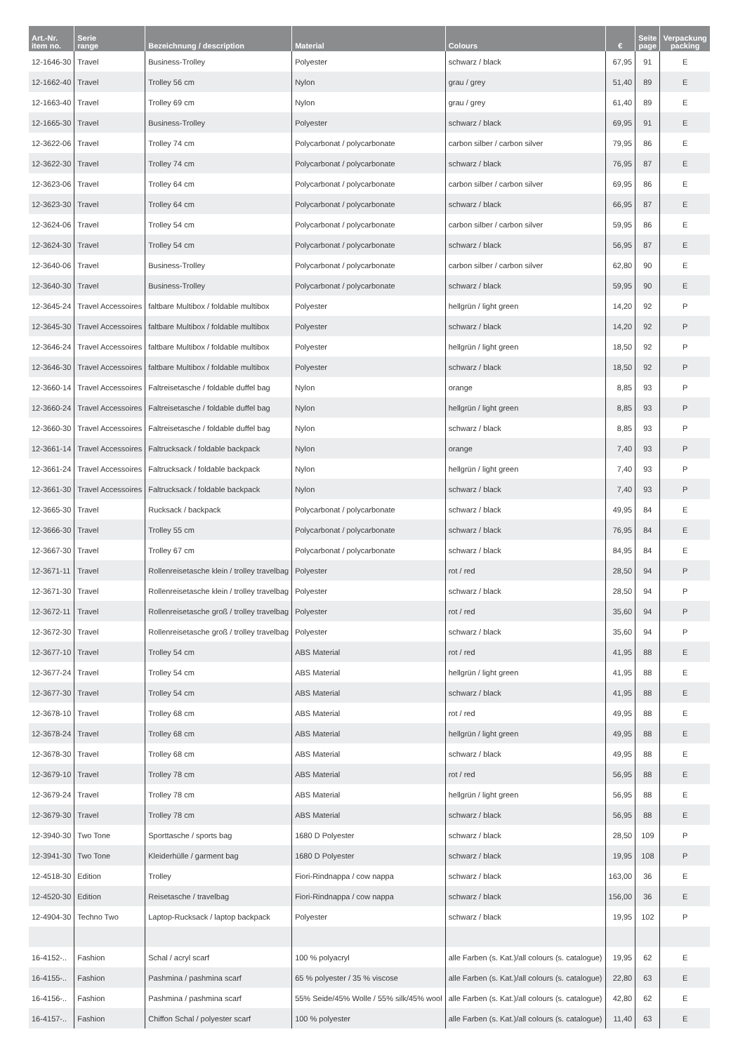| Art.-Nr. item no. | Serie range | Bezeichnung / description | Material | Colours | € | Seite page | Verpackung packing |
| --- | --- | --- | --- | --- | --- | --- | --- |
| 12-1646-30 | Travel | Business-Trolley | Polyester | schwarz / black | 67,95 | 91 | E |
| 12-1662-40 | Travel | Trolley 56 cm | Nylon | grau / grey | 51,40 | 89 | E |
| 12-1663-40 | Travel | Trolley 69 cm | Nylon | grau / grey | 61,40 | 89 | E |
| 12-1665-30 | Travel | Business-Trolley | Polyester | schwarz / black | 69,95 | 91 | E |
| 12-3622-06 | Travel | Trolley 74 cm | Polycarbonat / polycarbonate | carbon silber / carbon silver | 79,95 | 86 | E |
| 12-3622-30 | Travel | Trolley 74 cm | Polycarbonat / polycarbonate | schwarz / black | 76,95 | 87 | E |
| 12-3623-06 | Travel | Trolley 64 cm | Polycarbonat / polycarbonate | carbon silber / carbon silver | 69,95 | 86 | E |
| 12-3623-30 | Travel | Trolley 64 cm | Polycarbonat / polycarbonate | schwarz / black | 66,95 | 87 | E |
| 12-3624-06 | Travel | Trolley 54 cm | Polycarbonat / polycarbonate | carbon silber / carbon silver | 59,95 | 86 | E |
| 12-3624-30 | Travel | Trolley 54 cm | Polycarbonat / polycarbonate | schwarz / black | 56,95 | 87 | E |
| 12-3640-06 | Travel | Business-Trolley | Polycarbonat / polycarbonate | carbon silber / carbon silver | 62,80 | 90 | E |
| 12-3640-30 | Travel | Business-Trolley | Polycarbonat / polycarbonate | schwarz / black | 59,95 | 90 | E |
| 12-3645-24 | Travel Accessoires | faltbare Multibox / foldable multibox | Polyester | hellgrün / light green | 14,20 | 92 | P |
| 12-3645-30 | Travel Accessoires | faltbare Multibox / foldable multibox | Polyester | schwarz / black | 14,20 | 92 | P |
| 12-3646-24 | Travel Accessoires | faltbare Multibox / foldable multibox | Polyester | hellgrün / light green | 18,50 | 92 | P |
| 12-3646-30 | Travel Accessoires | faltbare Multibox / foldable multibox | Polyester | schwarz / black | 18,50 | 92 | P |
| 12-3660-14 | Travel Accessoires | Faltreisetasche / foldable duffel bag | Nylon | orange | 8,85 | 93 | P |
| 12-3660-24 | Travel Accessoires | Faltreisetasche / foldable duffel bag | Nylon | hellgrün / light green | 8,85 | 93 | P |
| 12-3660-30 | Travel Accessoires | Faltreisetasche / foldable duffel bag | Nylon | schwarz / black | 8,85 | 93 | P |
| 12-3661-14 | Travel Accessoires | Faltrucksack / foldable backpack | Nylon | orange | 7,40 | 93 | P |
| 12-3661-24 | Travel Accessoires | Faltrucksack / foldable backpack | Nylon | hellgrün / light green | 7,40 | 93 | P |
| 12-3661-30 | Travel Accessoires | Faltrucksack / foldable backpack | Nylon | schwarz / black | 7,40 | 93 | P |
| 12-3665-30 | Travel | Rucksack / backpack | Polycarbonat / polycarbonate | schwarz / black | 49,95 | 84 | E |
| 12-3666-30 | Travel | Trolley 55 cm | Polycarbonat / polycarbonate | schwarz / black | 76,95 | 84 | E |
| 12-3667-30 | Travel | Trolley 67 cm | Polycarbonat / polycarbonate | schwarz / black | 84,95 | 84 | E |
| 12-3671-11 | Travel | Rollenreisetasche klein / trolley travelbag | Polyester | rot / red | 28,50 | 94 | P |
| 12-3671-30 | Travel | Rollenreisetasche klein / trolley travelbag | Polyester | schwarz / black | 28,50 | 94 | P |
| 12-3672-11 | Travel | Rollenreisetasche groß / trolley travelbag | Polyester | rot / red | 35,60 | 94 | P |
| 12-3672-30 | Travel | Rollenreisetasche groß / trolley travelbag | Polyester | schwarz / black | 35,60 | 94 | P |
| 12-3677-10 | Travel | Trolley 54 cm | ABS Material | rot / red | 41,95 | 88 | E |
| 12-3677-24 | Travel | Trolley 54 cm | ABS Material | hellgrün / light green | 41,95 | 88 | E |
| 12-3677-30 | Travel | Trolley 54 cm | ABS Material | schwarz / black | 41,95 | 88 | E |
| 12-3678-10 | Travel | Trolley 68 cm | ABS Material | rot / red | 49,95 | 88 | E |
| 12-3678-24 | Travel | Trolley 68 cm | ABS Material | hellgrün / light green | 49,95 | 88 | E |
| 12-3678-30 | Travel | Trolley 68 cm | ABS Material | schwarz / black | 49,95 | 88 | E |
| 12-3679-10 | Travel | Trolley 78 cm | ABS Material | rot / red | 56,95 | 88 | E |
| 12-3679-24 | Travel | Trolley 78 cm | ABS Material | hellgrün / light green | 56,95 | 88 | E |
| 12-3679-30 | Travel | Trolley 78 cm | ABS Material | schwarz / black | 56,95 | 88 | E |
| 12-3940-30 | Two Tone | Sporttasche / sports bag | 1680 D Polyester | schwarz / black | 28,50 | 109 | P |
| 12-3941-30 | Two Tone | Kleiderhülle / garment bag | 1680 D Polyester | schwarz / black | 19,95 | 108 | P |
| 12-4518-30 | Edition | Trolley | Fiori-Rindnappa / cow nappa | schwarz / black | 163,00 | 36 | E |
| 12-4520-30 | Edition | Reisetasche / travelbag | Fiori-Rindnappa / cow nappa | schwarz / black | 156,00 | 36 | E |
| 12-4904-30 | Techno Two | Laptop-Rucksack / laptop backpack | Polyester | schwarz / black | 19,95 | 102 | P |
| 16-4152-.. | Fashion | Schal / acryl scarf | 100 % polyacryl | alle Farben (s. Kat.)/all colours (s. catalogue) | 19,95 | 62 | E |
| 16-4155-.. | Fashion | Pashmina / pashmina scarf | 65 % polyester / 35 % viscose | alle Farben (s. Kat.)/all colours (s. catalogue) | 22,80 | 63 | E |
| 16-4156-.. | Fashion | Pashmina / pashmina scarf | 55% Seide/45% Wolle / 55% silk/45% wool | alle Farben (s. Kat.)/all colours (s. catalogue) | 42,80 | 62 | E |
| 16-4157-.. | Fashion | Chiffon Schal / polyester scarf | 100 % polyester | alle Farben (s. Kat.)/all colours (s. catalogue) | 11,40 | 63 | E |